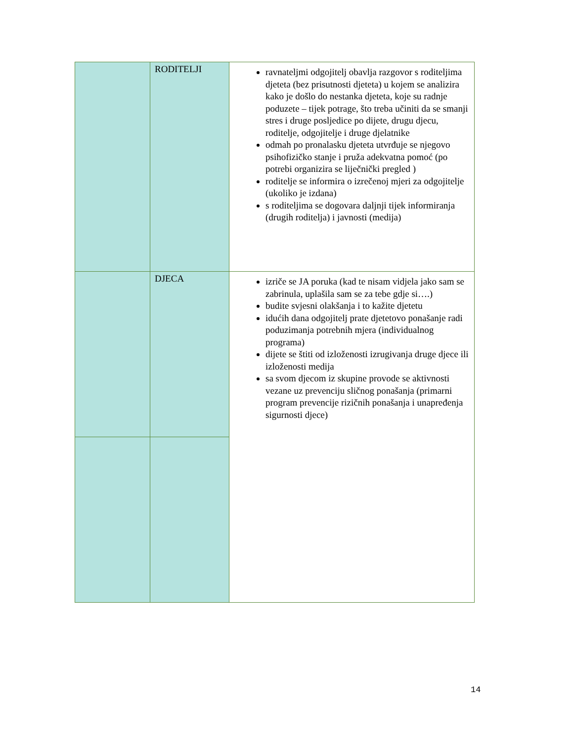| | RODITELJI | ravnateljmi odgojitelj obavlja razgovor s roditeljima djeteta (bez prisutnosti djeteta) u kojem se analizira kako je došlo do nestanka djeteta, koje su radnje poduzete – tijek potrage, što treba učiniti da se smanji stres i druge posljedice po dijete, drugu djecu, roditelje, odgojitelje i druge djelatnike odmah po pronalasku djeteta utvrđuje se njegovo psihofizičko stanje i pruža adekvatna pomoć (po potrebi organizira se liječnički pregled ) roditelje se informira o izrečenoj mjeri za odgojitelje (ukoliko je izdana) s roditeljima se dogovara daljnji tijek informiranja (drugih roditelja) i javnosti (medija) |
| | DJECA | izriče se JA poruka (kad te nisam vidjela jako sam se zabrinula, uplašila sam se za tebe gdje si….) budite svjesni olakšanja i to kažite djetetu idućih dana odgojitelj prate djetetovo ponašanje radi poduzimanja potrebnih mjera (individualnog programa) dijete se štiti od izloženosti izrugivanja druge djece ili izloženosti medija sa svom djecom iz skupine provode se aktivnosti vezane uz prevenciju sličnog ponašanja (primarni program prevencije rizičnih ponašanja i unapređenja sigurnosti djece) |
14